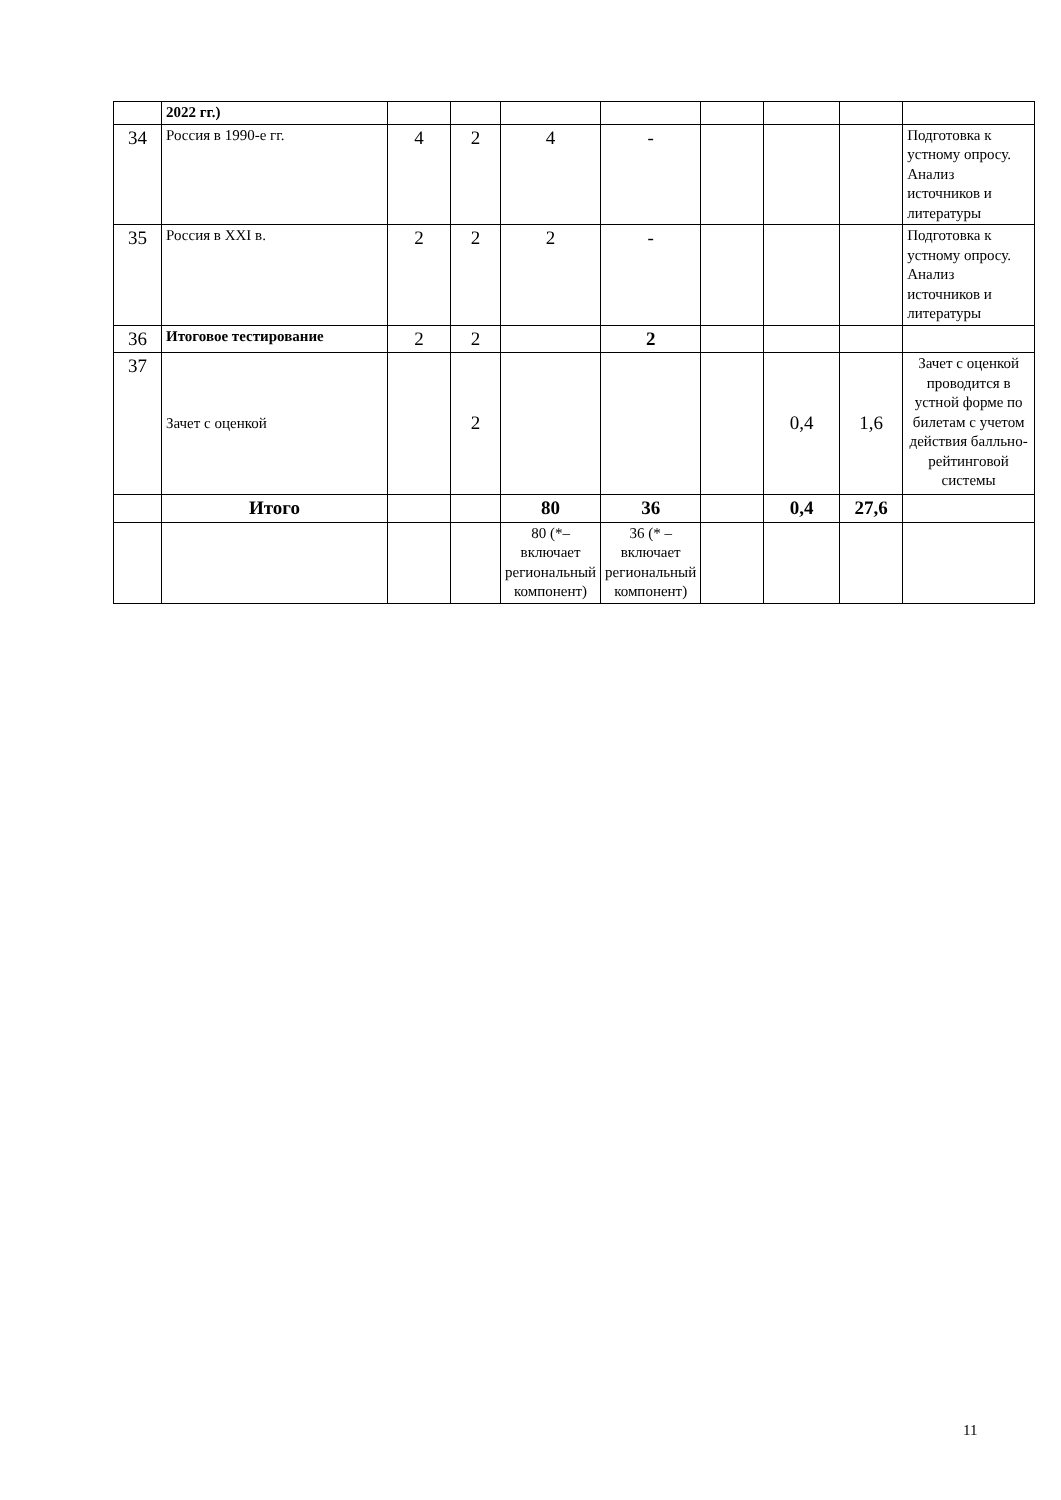| | 2022 гг.) | | | | | | | | |
| 34 | Россия в 1990-е гг. | 4 | 2 | 4 | - | | | | Подготовка к устному опросу. Анализ источников и литературы |
| 35 | Россия в XXI в. | 2 | 2 | 2 | - | | | | Подготовка к устному опросу. Анализ источников и литературы |
| 36 | Итоговое тестирование | 2 | 2 | | 2 | | | | |
| 37 | Зачет с оценкой | | 2 | | | | 0,4 | 1,6 | Зачет с оценкой проводится в устной форме по билетам с учетом действия балльно-рейтинговой системы |
| | Итого | | | 80 | 36 | | 0,4 | 27,6 | |
| | | | | 80 (*– включает региональный компонент) | 36 (* – включает региональный компонент) | | | | |
11